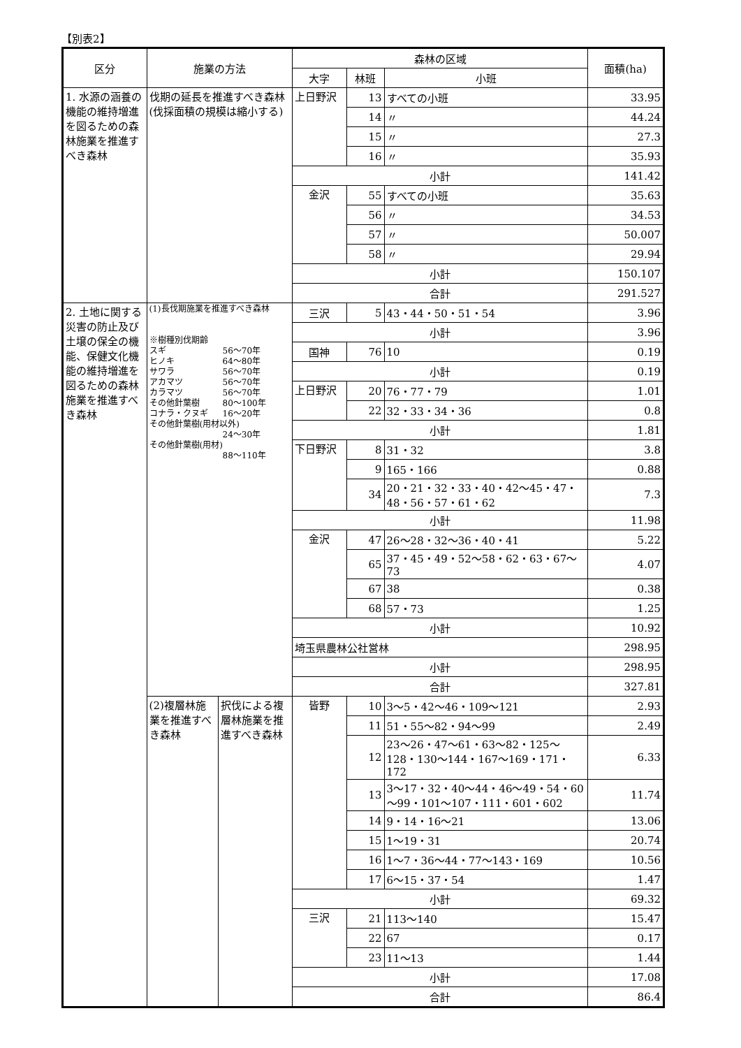【別表2】
| 区分 | 施業の方法 | | 森林の区域 | | | 面積(ha) |
| --- | --- | --- | --- | --- | --- | --- |
| | | | 大字 | 林班 | 小班 | |
| 1. 水源の涵養の機能の維持増進を図るための森林施業を推進すべき森林 | 伐期の延長を推進すべき森林 (伐採面積の規模は縮小する) | | 上日野沢 | 13 | すべての小班 | 33.95 |
| | | | | 14 | 〃 | 44.24 |
| | | | | 15 | 〃 | 27.3 |
| | | | | 16 | 〃 | 35.93 |
| | | | 小計 | | | 141.42 |
| | | | 金沢 | 55 | すべての小班 | 35.63 |
| | | | | 56 | 〃 | 34.53 |
| | | | | 57 | 〃 | 50.007 |
| | | | | 58 | 〃 | 29.94 |
| | | | 小計 | | | 150.107 |
| | | | 合計 | | | 291.527 |
| 2. 土地に関する災害の防止及び土壌の保全の機能、保健文化機能の維持増進を図るための森林施業を推進すべき森林 | (1)長伐期施業を推進すべき森林 ※樹種別伐期齢 スギ 56～70年 ヒノキ 64～80年 サワラ 56～70年 アカマツ 56～70年 カラマツ 56～70年 その他針葉樹 80～100年 コナラ・クヌギ 16～20年 その他針葉樹(用材以外) 24～30年 その他針葉樹(用材) 88～110年 | | 三沢 | 5 | 43・44・50・51・54 | 3.96 |
| | | | 小計 | | | 3.96 |
| | | | 国神 | 76 | 10 | 0.19 |
| | | | 小計 | | | 0.19 |
| | | | 上日野沢 | 20 | 76・77・79 | 1.01 |
| | | | | 22 | 32・33・34・36 | 0.8 |
| | | | 小計 | | | 1.81 |
| | | | 下日野沢 | 8 | 31・32 | 3.8 |
| | | | | 9 | 165・166 | 0.88 |
| | | | | 34 | 20・21・32・33・40・42～45・47・48・56・57・61・62 | 7.3 |
| | | | 小計 | | | 11.98 |
| | | | 金沢 | 47 | 26～28・32～36・40・41 | 5.22 |
| | | | | 65 | 37・45・49・52～58・62・63・67～73 | 4.07 |
| | | | | 67 | 38 | 0.38 |
| | | | | 68 | 57・73 | 1.25 |
| | | | 小計 | | | 10.92 |
| | | | 埼玉県農林公社営林 | | | 298.95 |
| | | | 小計 | | | 298.95 |
| | | | 合計 | | | 327.81 |
| | (2)複層林施業を推進すべき森林 | 択伐による複層林施業を推進すべき森林 | 皆野 | 10 | 3～5・42～46・109～121 | 2.93 |
| | | | | 11 | 51・55～82・94～99 | 2.49 |
| | | | | 12 | 23～26・47～61・63～82・125～128・130～144・167～169・171・172 | 6.33 |
| | | | | 13 | 3～17・32・40～44・46～49・54・60～99・101～107・111・601・602 | 11.74 |
| | | | | 14 | 9・14・16～21 | 13.06 |
| | | | | 15 | 1～19・31 | 20.74 |
| | | | | 16 | 1～7・36～44・77～143・169 | 10.56 |
| | | | | 17 | 6～15・37・54 | 1.47 |
| | | | 小計 | | | 69.32 |
| | | | 三沢 | 21 | 113～140 | 15.47 |
| | | | | 22 | 67 | 0.17 |
| | | | | 23 | 11～13 | 1.44 |
| | | | 小計 | | | 17.08 |
| | | | 合計 | | | 86.4 |